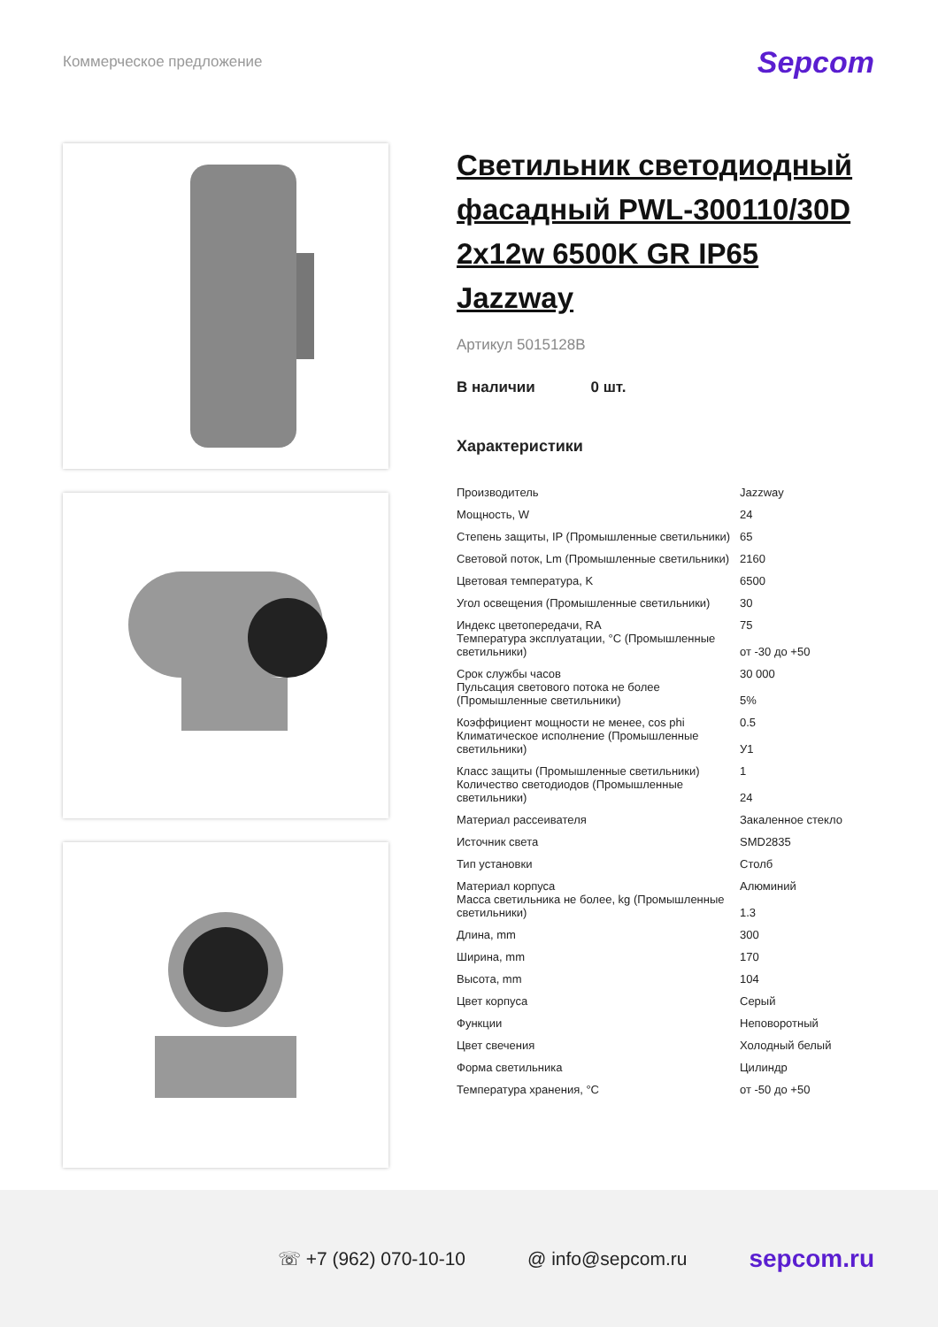Коммерческое предложение
Sepcom
Светильник светодиодный фасадный PWL-300110/30D 2x12w 6500K GR IP65 Jazzway
Артикул 5015128B
В наличии 0 шт.
Характеристики
| Производитель | Jazzway |
| Мощность, W | 24 |
| Степень защиты, IP (Промышленные светильники) | 65 |
| Световой поток, Lm (Промышленные светильники) | 2160 |
| Цветовая температура, K | 6500 |
| Угол освещения (Промышленные светильники) | 30 |
| Индекс цветопередачи, RA | 75 |
| Температура эксплуатации, °C (Промышленные светильники) | от -30 до +50 |
| Срок службы часов | 30 000 |
| Пульсация светового потока не более (Промышленные светильники) | 5% |
| Коэффициент мощности не менее, cos phi | 0.5 |
| Климатическое исполнение (Промышленные светильники) | У1 |
| Класс защиты (Промышленные светильники) | 1 |
| Количество светодиодов (Промышленные светильники) | 24 |
| Материал рассеивателя | Закаленное стекло |
| Источник света | SMD2835 |
| Тип установки | Столб |
| Материал корпуса | Алюминий |
| Масса светильника не более, kg (Промышленные светильники) | 1.3 |
| Длина, mm | 300 |
| Ширина, mm | 170 |
| Высота, mm | 104 |
| Цвет корпуса | Серый |
| Функции | Неповоротный |
| Цвет свечения | Холодный белый |
| Форма светильника | Цилиндр |
| Температура хранения, °C | от -50 до +50 |
☏ +7 (962) 070-10-10 @ info@sepcom.ru
sepcom.ru